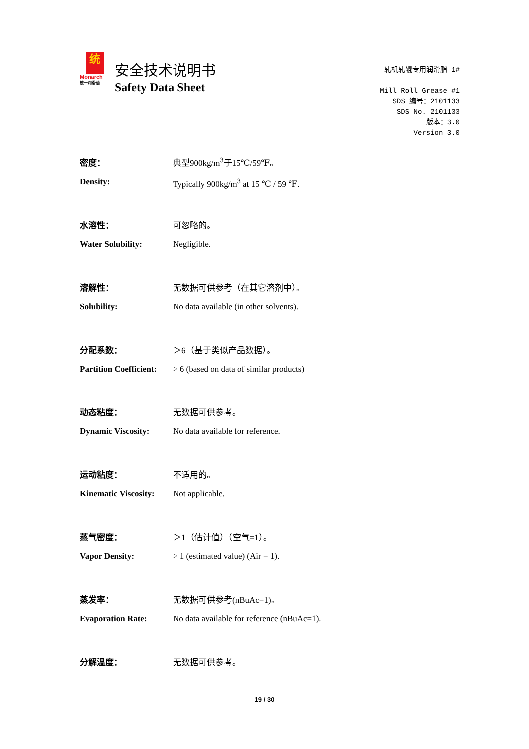统
Monarch
统一润滑油
安全技术说明书
Safety Data Sheet
轧机轧辊专用润滑脂 1#
Mill Roll Grease #1
SDS 编号：2101133
SDS No. 2101133
版本：3.0
Version 3.0
密度： 典型900kg/m<sup>3</sup>于15℃/59℉。
Density: Typically 900kg/m<sup>3</sup> at 15 ℃ / 59 ℉.
水溶性： 可忽略的。
Water Solubility: Negligible.
溶解性： 无数据可供参考（在其它溶剂中）。
Solubility: No data available (in other solvents).
分配系数： ＞6（基于类似产品数据）。
Partition Coefficient:
> 6 (based on data of similar products)
动态粘度： 无数据可供参考。
Dynamic Viscosity: No data available for reference.
运动粘度： 不适用的。
Kinematic Viscosity:
Not applicable.
蒸气密度： ＞1（估计值）（空气=1）。
Vapor Density: > 1 (estimated value) (Air = 1).
蒸发率： 无数据可供参考(nBuAc=1)。
Evaporation Rate: No data available for reference (nBuAc=1).
分解温度： 无数据可供参考。
19 / 30